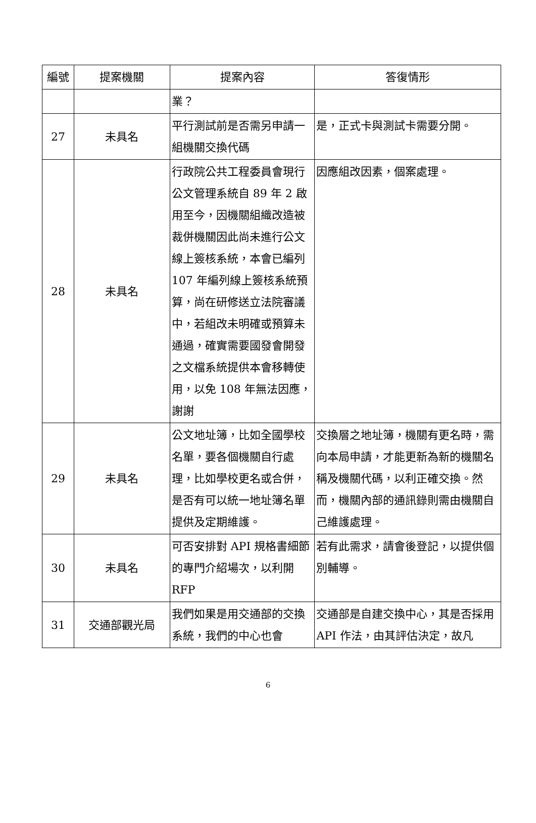| 編號 | 提案機關 | 提案內容 | 答復情形 |
| --- | --- | --- | --- |
| | | 業？ | |
| 27 | 未具名 | 平行測試前是否需另申請一組機關交換代碼 | 是，正式卡與測試卡需要分開。 |
| 28 | 未具名 | 行政院公共工程委員會現行公文管理系統自 89 年 2 啟用至今，因機關組織改造被裁併機關因此尚未進行公文線上簽核系統，本會已編列 107 年編列線上簽核系統預算，尚在研修送立法院審議中，若組改未明確或預算未通過，確實需要國發會開發之文檔系統提供本會移轉使用，以免 108 年無法因應，謝謝 | 因應組改因素，個案處理。 |
| 29 | 未具名 | 公文地址簿，比如全國學校名單，要各個機關自行處理，比如學校更名或合併，是否有可以統一地址簿名單提供及定期維護。 | 交換層之地址簿，機關有更名時，需向本局申請，才能更新為新的機關名稱及機關代碼，以利正確交換。然而，機關內部的通訊錄則需由機關自己維護處理。 |
| 30 | 未具名 | 可否安排對 API 規格書細節的專門介紹場次，以利開 RFP | 若有此需求，請會後登記，以提供個別輔導。 |
| 31 | 交通部觀光局 | 我們如果是用交通部的交換系統，我們的中心也會 | 交通部是自建交換中心，其是否採用 API 作法，由其評估決定，故凡 |
6